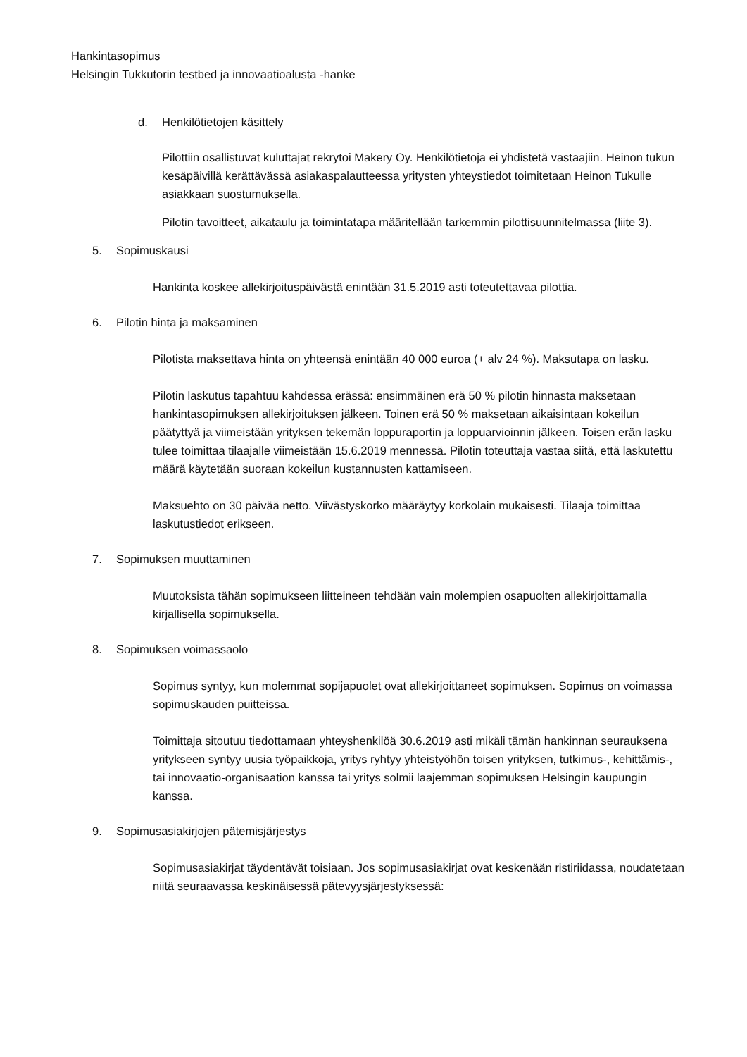Hankintasopimus
Helsingin Tukkutorin testbed ja innovaatioalusta -hanke
d. Henkilötietojen käsittely
Pilottiin osallistuvat kuluttajat rekrytoi Makery Oy. Henkilötietoja ei yhdistetä vastaajiin. Heinon tukun kesäpäivillä kerättävässä asiakaspalautteessa yritysten yhteystiedot toimitetaan Heinon Tukulle asiakkaan suostumuksella.
Pilotin tavoitteet, aikataulu ja toimintatapa määritellään tarkemmin pilottisuunnitelmassa (liite 3).
5. Sopimuskausi
Hankinta koskee allekirjoituspäivästä enintään 31.5.2019 asti toteutettavaa pilottia.
6. Pilotin hinta ja maksaminen
Pilotista maksettava hinta on yhteensä enintään 40 000 euroa (+ alv 24 %). Maksutapa on lasku.
Pilotin laskutus tapahtuu kahdessa erässä: ensimmäinen erä 50 % pilotin hinnasta maksetaan hankintasopimuksen allekirjoituksen jälkeen. Toinen erä 50 % maksetaan aikaisintaan kokeilun päätyttyä ja viimeistään yrityksen tekemän loppuraportin ja loppuarvioinnin jälkeen. Toisen erän lasku tulee toimittaa tilaajalle viimeistään 15.6.2019 mennessä. Pilotin toteuttaja vastaa siitä, että laskutettu määrä käytetään suoraan kokeilun kustannusten kattamiseen.
Maksuehto on 30 päivää netto. Viivästyskorko määräytyy korkolain mukaisesti. Tilaaja toimittaa laskutustiedot erikseen.
7. Sopimuksen muuttaminen
Muutoksista tähän sopimukseen liitteineen tehdään vain molempien osapuolten allekirjoittamalla kirjallisella sopimuksella.
8. Sopimuksen voimassaolo
Sopimus syntyy, kun molemmat sopijapuolet ovat allekirjoittaneet sopimuksen. Sopimus on voimassa sopimuskauden puitteissa.
Toimittaja sitoutuu tiedottamaan yhteyshenkilöä 30.6.2019 asti mikäli tämän hankinnan seurauksena yritykseen syntyy uusia työpaikkoja, yritys ryhtyy yhteistyöhön toisen yrityksen, tutkimus-, kehittämis-, tai innovaatio-organisaation kanssa tai yritys solmii laajemman sopimuksen Helsingin kaupungin kanssa.
9. Sopimusasiakirjojen pätemisjärjestys
Sopimusasiakirjat täydentävät toisiaan. Jos sopimusasiakirjat ovat keskenään ristiriidassa, noudatetaan niitä seuraavassa keskinäisessä pätevyysjärjestyksessä: